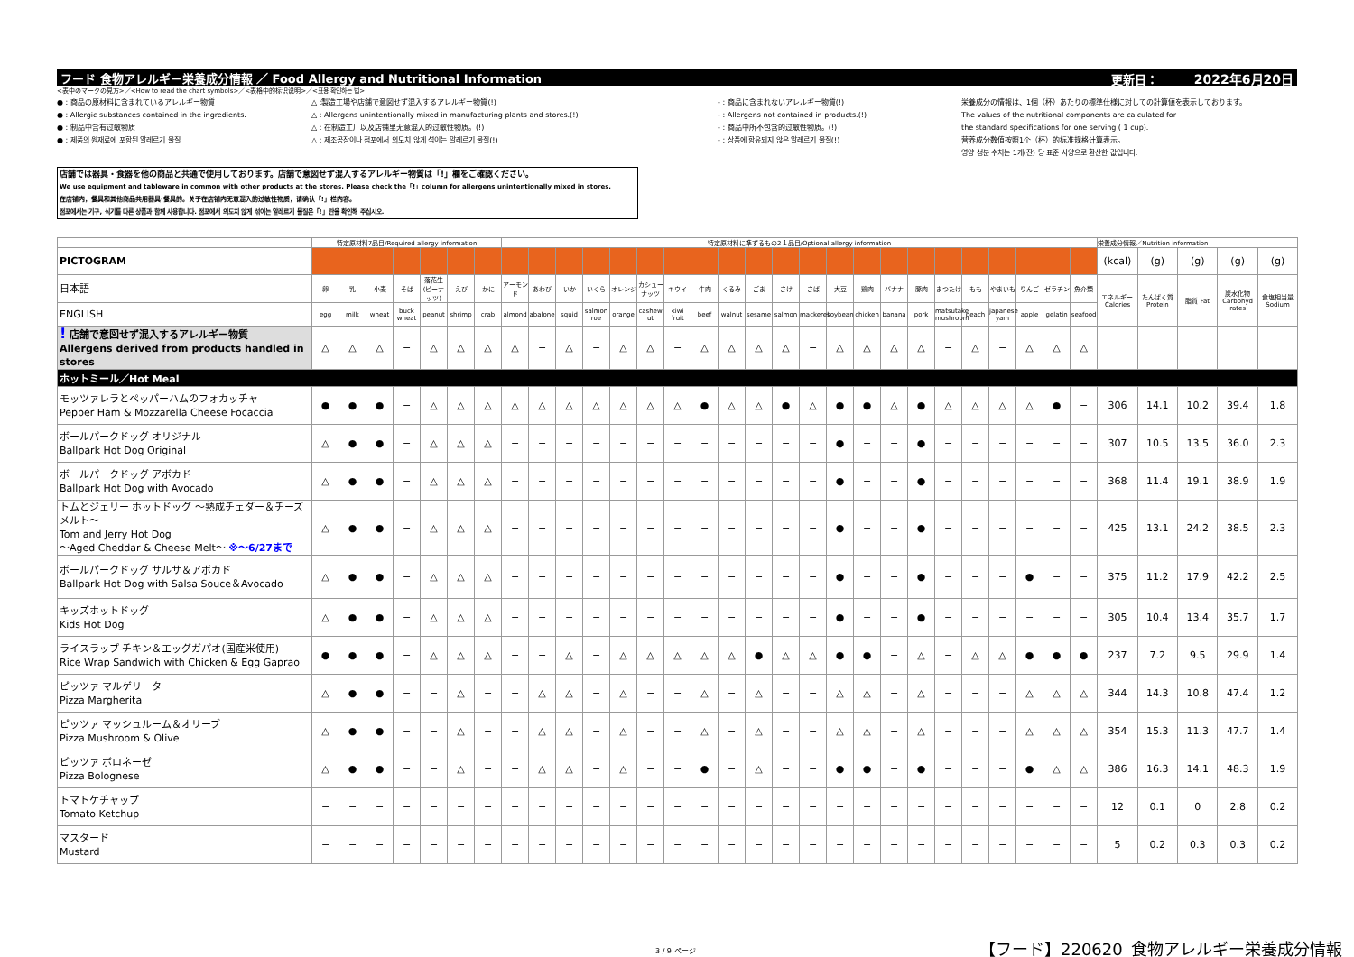フード 食物アレルギー栄養成分情報 ／ Food Allergy and Nutritional Information 更新日： 2022年6月20日
<表中のマークの見方>／<How to read the chart symbols>／<表格中的标识说明>／<표용 확인하는 법>
● : 商品の原材料に含まれているアレルギー物質
● : Allergic substances contained in the ingredients.
● : 制品中含有过敏物质
● : 제품의 원재료에 포함된 알레르기 물질
△ :製造工場や店舗で意図せず混入するアレルギー物質(!)
△ : Allergens unintentionally mixed in manufacturing plants and stores.(!)
△ : 在制造工厂以及店铺里无意混入的过敏性物质。(!)
△ : 제조공장이나 점포에서 의도치 않게 섞이는 알레르기 물질(!)
- : 商品に含まれないアレルギー物質(!)
- : Allergens not contained in products.(!)
- : 商品中所不包含的过敏性物质。(!)
- : 상품에 함유되지 않은 알레르기 물질(!)
栄養成分の情報は、1個（杯）あたりの標準仕様に対しての計算値を表示しております。
The values of the nutritional components are calculated for
the standard specifications for one serving ( 1 cup).
营养成分数值按照1个（杯）的标准规格计算表示。
영양 성분 수치는 1개(잔) 당 표준 사양으로 환산한 값입니다.
店舗では器具・食器を他の商品と共通で使用しております。店舗で意図せず混入するアレルギー物質は「!」欄をご確認ください。
We use equipment and tableware in common with other products at the stores. Please check the「!」column for allergens unintentionally mixed in stores.
在店铺内，餐具和其他商品共用器具·餐具的。关于在店铺内无意混入的过敏性物质，请确认「!」栏内容。
점포에서는 기구, 식기를 다른 상품과 함께 사용합니다. 점포에서 의도치 않게 섞이는 알레르기 물질은「!」란을 확인해 주십시오.
| | 特定原材料7品目/Required allergy information | | | | | | | 特定原材料に準ずるもの2１品目/Optional allergy information | | | | | | | | | | | | | | | | | | | | | | 栄養成分情報／Nutrition information | | | | |
| PICTOGRAM | | | | | | | | | | | | | | | | | | | | | | | | | | | | | | (kcal) | (g) | (g) | (g) | (g) |
| 日本語 | 卵 | 乳 | 小麦 | そば | 落花生 (ピーナッツ) | えび | かに | アーモンド | あわび | いか | いくら | オレンジ | カシューナッツ | キウイ | 牛肉 | くるみ | ごま | さけ | さば | 大豆 | 鶏肉 | バナナ | 豚肉 | まつたけ | もも | やまいも | りんご | ゼラチン | 魚介類 | エネルギー Calories | たんぱく質 Protein | 脂質 Fat | 炭水化物 Carbohyd rates | 食塩相当量 Sodium |
| ENGLISH | egg | milk | wheat | buck wheat | peanut | shrimp | crab | almond | abalone | squid | salmon roe | orange | cashew ut | kiwi fruit | beef | walnut | sesame | salmon | mackerel | soybean | chicken | banana | pork | matsutake mushroom | peach | japanese yam | apple | gelatin | seafood | | | | | |
| ! 店舗で意図せず混入するアレルギー物質 Allergens derived from products handled in stores | △ | △ | △ | − | △ | △ | △ | △ | − | △ | − | △ | △ | − | △ | △ | △ | △ | − | △ | △ | △ | △ | − | △ | − | △ | △ | △ | | | | | |
| ホットミール／Hot Meal | | | | | | | | | | | | | | | | | | | | | | | | | | | | | | | | | | |
| モッツァレラとペッパーハムのフォカッチャ Pepper Ham & Mozzarella Cheese Focaccia | ● | ● | ● | − | △ | △ | △ | △ | △ | △ | △ | △ | △ | △ | ● | △ | △ | ● | △ | ● | ● | △ | ● | △ | △ | △ | △ | ● | − | 306 | 14.1 | 10.2 | 39.4 | 1.8 |
| ボールパークドッグ オリジナル Ballpark Hot Dog Original | △ | ● | ● | − | △ | △ | △ | − | − | − | − | − | − | − | − | − | − | − | − | ● | − | − | ● | − | − | − | − | − | − | 307 | 10.5 | 13.5 | 36.0 | 2.3 |
| ボールパークドッグ アボカド Ballpark Hot Dog with Avocado | △ | ● | ● | − | △ | △ | △ | − | − | − | − | − | − | − | − | − | − | − | − | ● | − | − | ● | − | − | − | − | − | − | 368 | 11.4 | 19.1 | 38.9 | 1.9 |
| トムとジェリー ホットドッグ ～熟成チェダー＆チーズメルト～ Tom and Jerry Hot Dog ～Aged Cheddar & Cheese Melt～ ※～6/27まで | △ | ● | ● | − | △ | △ | △ | − | − | − | − | − | − | − | − | − | − | − | − | ● | − | − | ● | − | − | − | − | − | − | 425 | 13.1 | 24.2 | 38.5 | 2.3 |
| ボールパークドッグ サルサ＆アボカド Ballpark Hot Dog with Salsa Souce＆Avocado | △ | ● | ● | − | △ | △ | △ | − | − | − | − | − | − | − | − | − | − | − | − | ● | − | − | ● | − | − | − | ● | − | − | 375 | 11.2 | 17.9 | 42.2 | 2.5 |
| キッズホットドッグ Kids Hot Dog | △ | ● | ● | − | △ | △ | △ | − | − | − | − | − | − | − | − | − | − | − | − | ● | − | − | ● | − | − | − | − | − | − | 305 | 10.4 | 13.4 | 35.7 | 1.7 |
| ライスラップ チキン＆エッグガパオ(国産米使用) Rice Wrap Sandwich with Chicken & Egg Gaprao | ● | ● | ● | − | △ | △ | △ | − | − | △ | − | △ | △ | △ | △ | △ | ● | △ | △ | ● | ● | − | △ | − | △ | △ | ● | ● | ● | 237 | 7.2 | 9.5 | 29.9 | 1.4 |
| ピッツァ マルゲリータ Pizza Margherita | △ | ● | ● | − | − | △ | − | − | △ | △ | − | △ | − | − | △ | − | △ | − | − | △ | △ | − | △ | − | − | − | △ | △ | △ | 344 | 14.3 | 10.8 | 47.4 | 1.2 |
| ピッツァ マッシュルーム＆オリーブ Pizza Mushroom & Olive | △ | ● | ● | − | − | △ | − | − | △ | △ | − | △ | − | − | △ | − | △ | − | − | △ | △ | − | △ | − | − | − | △ | △ | △ | 354 | 15.3 | 11.3 | 47.7 | 1.4 |
| ピッツァ ボロネーゼ Pizza Bolognese | △ | ● | ● | − | − | △ | − | − | △ | △ | − | △ | − | − | ● | − | △ | − | − | ● | ● | − | ● | − | − | − | ● | △ | △ | 386 | 16.3 | 14.1 | 48.3 | 1.9 |
| トマトケチャップ Tomato Ketchup | − | − | − | − | − | − | − | − | − | − | − | − | − | − | − | − | − | − | − | − | − | − | − | − | − | − | − | − | − | 12 | 0.1 | 0 | 2.8 | 0.2 |
| マスタード Mustard | − | − | − | − | − | − | − | − | − | − | − | − | − | − | − | − | − | − | − | − | − | − | − | − | − | − | − | − | − | 5 | 0.2 | 0.3 | 0.3 | 0.2 |
3 / 9 ページ
【フード】220620_食物アレルギー栄養成分情報